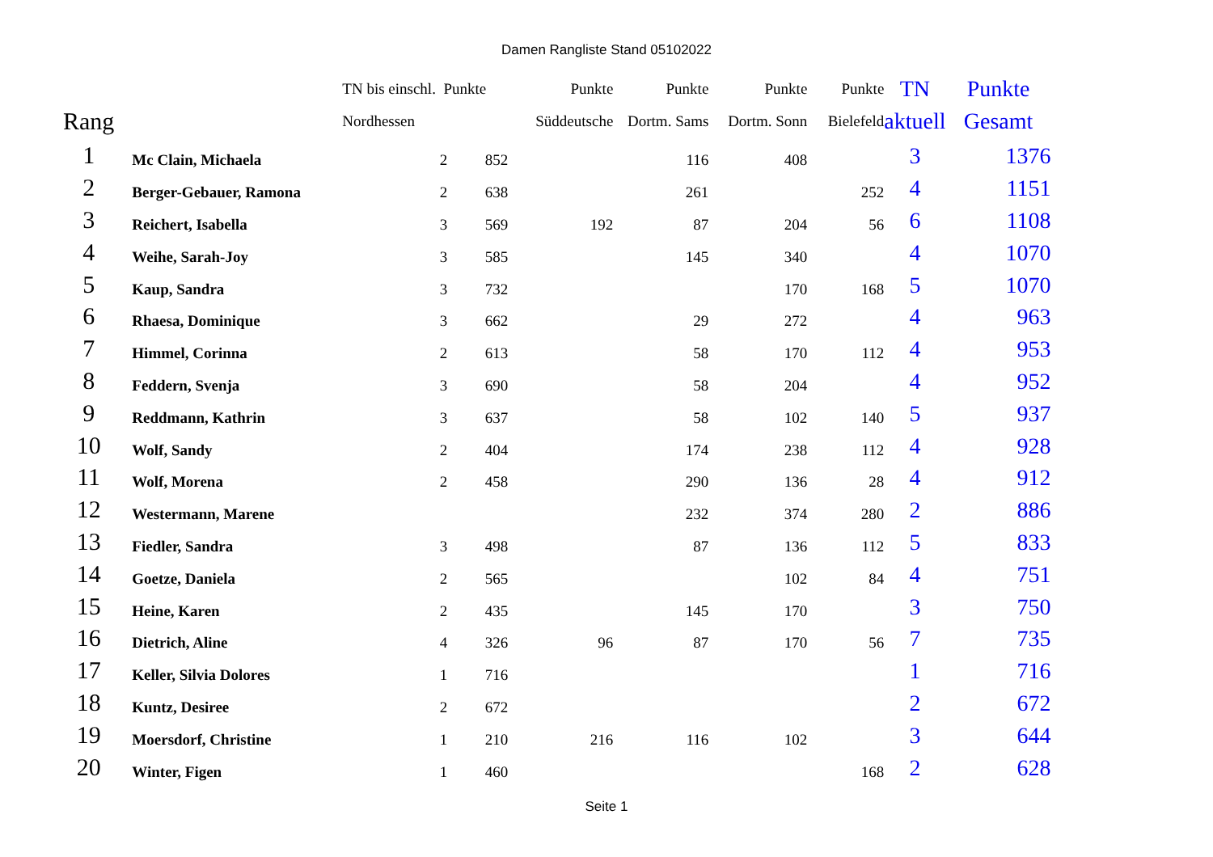Damen Rangliste Stand 05102022
| | | TN bis einschl. Punkte | | Punkte | Punkte | Punkte | Punkte | TN | Punkte |
| --- | --- | --- | --- | --- | --- | --- | --- | --- | --- |
| Rang | | Nordhessen | | Süddeutsche | Dortm. Sams | Dortm. Sonn | Bielefeld | aktuell | Gesamt |
| 1 | Mc Clain, Michaela | 2 | 852 | | 116 | 408 | | 3 | 1376 |
| 2 | Berger-Gebauer, Ramona | 2 | 638 | | 261 | | 252 | 4 | 1151 |
| 3 | Reichert, Isabella | 3 | 569 | 192 | 87 | 204 | 56 | 6 | 1108 |
| 4 | Weihe, Sarah-Joy | 3 | 585 | | 145 | 340 | | 4 | 1070 |
| 5 | Kaup, Sandra | 3 | 732 | | | 170 | 168 | 5 | 1070 |
| 6 | Rhaesa, Dominique | 3 | 662 | | 29 | 272 | | 4 | 963 |
| 7 | Himmel, Corinna | 2 | 613 | | 58 | 170 | 112 | 4 | 953 |
| 8 | Feddern, Svenja | 3 | 690 | | 58 | 204 | | 4 | 952 |
| 9 | Reddmann, Kathrin | 3 | 637 | | 58 | 102 | 140 | 5 | 937 |
| 10 | Wolf, Sandy | 2 | 404 | | 174 | 238 | 112 | 4 | 928 |
| 11 | Wolf, Morena | 2 | 458 | | 290 | 136 | 28 | 4 | 912 |
| 12 | Westermann, Marene | | | | 232 | 374 | 280 | 2 | 886 |
| 13 | Fiedler, Sandra | 3 | 498 | | 87 | 136 | 112 | 5 | 833 |
| 14 | Goetze, Daniela | 2 | 565 | | | 102 | 84 | 4 | 751 |
| 15 | Heine, Karen | 2 | 435 | | 145 | 170 | | 3 | 750 |
| 16 | Dietrich, Aline | 4 | 326 | 96 | 87 | 170 | 56 | 7 | 735 |
| 17 | Keller, Silvia Dolores | 1 | 716 | | | | | 1 | 716 |
| 18 | Kuntz, Desiree | 2 | 672 | | | | | 2 | 672 |
| 19 | Moersdorf, Christine | 1 | 210 | 216 | 116 | 102 | | 3 | 644 |
| 20 | Winter, Figen | 1 | 460 | | | | 168 | 2 | 628 |
Seite 1